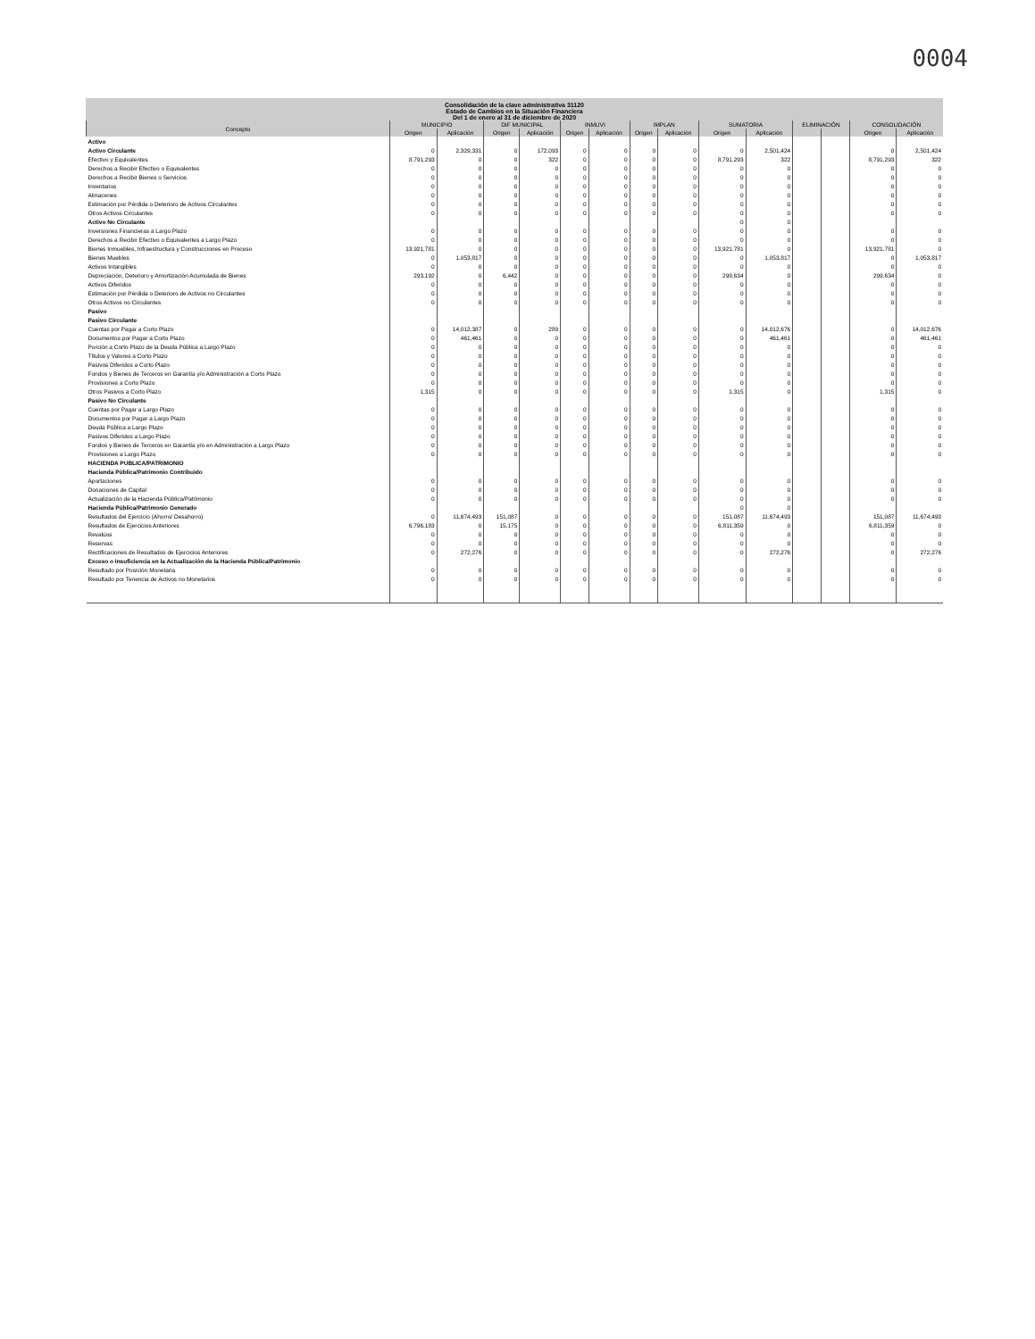0004
Consolidación de la clave administrativa 31120
Estado de Cambios en la Situación Financiera
Del 1 de enero al 31 de diciembre de 2020
| Concepto | MUNICIPIO | | DIF MUNICIPAL | | INMUVI | | IMPLAN | | SUMATORIA | | ELIMINACIÓN | | CONSOLIDACIÓN | |
| --- | --- | --- | --- | --- | --- | --- | --- | --- | --- | --- | --- | --- | --- | --- |
| | Origen | Aplicación | Origen | Aplicación | Origen | Aplicación | Origen | Aplicación | Origen | Aplicación | | | Origen | Aplicación |
| Activo | | | | | | | | | | | | | | |
| Activo Circulante | 0 | 2,329,331 | 0 | 172,093 | 0 | 0 | 0 | 0 | 0 | 2,501,424 | | | 0 | 2,501,424 |
| Efectivo y Equivalentes | 8,791,293 | 0 | 0 | 322 | 0 | 0 | 0 | 0 | 8,791,293 | 322 | | | 8,791,293 | 322 |
| Derechos a Recibir Efectivo o Equivalentes | 0 | 0 | 0 | 0 | 0 | 0 | 0 | 0 | 0 | 0 | | | 0 | 0 |
| Derechos a Recibir Bienes o Servicios | 0 | 0 | 0 | 0 | 0 | 0 | 0 | 0 | 0 | 0 | | | 0 | 0 |
| Inventarios | 0 | 0 | 0 | 0 | 0 | 0 | 0 | 0 | 0 | 0 | | | 0 | 0 |
| Almacenes | 0 | 0 | 0 | 0 | 0 | 0 | 0 | 0 | 0 | 0 | | | 0 | 0 |
| Estimación por Pérdida o Deterioro de Activos Circulantes | 0 | 0 | 0 | 0 | 0 | 0 | 0 | 0 | 0 | 0 | | | 0 | 0 |
| Otros Activos Circulantes | 0 | 0 | 0 | 0 | 0 | 0 | 0 | 0 | 0 | 0 | | | 0 | 0 |
| Activo No Circulante | | | | | | | | | 0 | 0 | | | | |
| Inversiones Financieras a Largo Plazo | 0 | 0 | 0 | 0 | 0 | 0 | 0 | 0 | 0 | 0 | | | 0 | 0 |
| Derechos a Recibir Efectivo o Equivalentes a Largo Plazo | 0 | 0 | 0 | 0 | 0 | 0 | 0 | 0 | 0 | 0 | | | 0 | 0 |
| Bienes Inmuebles, Infraestructura y Construcciones en Proceso | 13,921,781 | 0 | 0 | 0 | 0 | 0 | 0 | 0 | 13,921,781 | 0 | | | 13,921,781 | 0 |
| Bienes Muebles | 0 | 1,053,817 | 0 | 0 | 0 | 0 | 0 | 0 | 0 | 1,053,817 | | | 0 | 1,053,817 |
| Activos Intangibles | 0 | 0 | 0 | 0 | 0 | 0 | 0 | 0 | 0 | 0 | | | 0 | 0 |
| Depreciación, Deterioro y Amortización Acumulada de Bienes | 293,192 | 0 | 6,442 | 0 | 0 | 0 | 0 | 0 | 299,634 | 0 | | | 299,634 | 0 |
| Activos Diferidos | 0 | 0 | 0 | 0 | 0 | 0 | 0 | 0 | 0 | 0 | | | 0 | 0 |
| Estimación por Pérdida o Deterioro de Activos no Circulantes | 0 | 0 | 0 | 0 | 0 | 0 | 0 | 0 | 0 | 0 | | | 0 | 0 |
| Otros Activos no Circulantes | 0 | 0 | 0 | 0 | 0 | 0 | 0 | 0 | 0 | 0 | | | 0 | 0 |
| Pasivo | | | | | | | | | | | | | | |
| Pasivo Circulante | | | | | | | | | | | | | | |
| Cuentas por Pagar a Corto Plazo | 0 | 14,012,387 | 0 | 289 | 0 | 0 | 0 | 0 | 0 | 14,012,676 | | | 0 | 14,012,676 |
| Documentos por Pagar a Corto Plazo | 0 | 461,461 | 0 | 0 | 0 | 0 | 0 | 0 | 0 | 461,461 | | | 0 | 461,461 |
| Porción a Corto Plazo de la Deuda Pública a Largo Plazo | 0 | 0 | 0 | 0 | 0 | 0 | 0 | 0 | 0 | 0 | | | 0 | 0 |
| Títulos y Valores a Corto Plazo | 0 | 0 | 0 | 0 | 0 | 0 | 0 | 0 | 0 | 0 | | | 0 | 0 |
| Pasivos Diferidos a Corto Plazo | 0 | 0 | 0 | 0 | 0 | 0 | 0 | 0 | 0 | 0 | | | 0 | 0 |
| Fondos y Bienes de Terceros en Garantía y/o Administración a Corto Plazo | 0 | 0 | 0 | 0 | 0 | 0 | 0 | 0 | 0 | 0 | | | 0 | 0 |
| Provisiones a Corto Plazo | 0 | 0 | 0 | 0 | 0 | 0 | 0 | 0 | 0 | 0 | | | 0 | 0 |
| Otros Pasivos a Corto Plazo | 1,315 | 0 | 0 | 0 | 0 | 0 | 0 | 0 | 1,315 | 0 | | | 1,315 | 0 |
| Pasivo No Circulante | | | | | | | | | | | | | | |
| Cuentas por Pagar a Largo Plazo | 0 | 0 | 0 | 0 | 0 | 0 | 0 | 0 | 0 | 0 | | | 0 | 0 |
| Documentos por Pagar a Largo Plazo | 0 | 0 | 0 | 0 | 0 | 0 | 0 | 0 | 0 | 0 | | | 0 | 0 |
| Deuda Pública a Largo Plazo | 0 | 0 | 0 | 0 | 0 | 0 | 0 | 0 | 0 | 0 | | | 0 | 0 |
| Pasivos Diferidos a Largo Plazo | 0 | 0 | 0 | 0 | 0 | 0 | 0 | 0 | 0 | 0 | | | 0 | 0 |
| Fondos y Bienes de Terceros en Garantía y/o en Administración a Largo Plazo | 0 | 0 | 0 | 0 | 0 | 0 | 0 | 0 | 0 | 0 | | | 0 | 0 |
| Provisiones a Largo Plazo | 0 | 0 | 0 | 0 | 0 | 0 | 0 | 0 | 0 | 0 | | | 0 | 0 |
| HACIENDA PUBLICA/PATRIMONIO | | | | | | | | | | | | | | |
| Hacienda Pública/Patrimonio Contribuido | | | | | | | | | | | | | | |
| Aportaciones | 0 | 0 | 0 | 0 | 0 | 0 | 0 | 0 | 0 | 0 | | | 0 | 0 |
| Donaciones de Capital | 0 | 0 | 0 | 0 | 0 | 0 | 0 | 0 | 0 | 0 | | | 0 | 0 |
| Actualización de la Hacienda Pública/Patrimonio | 0 | 0 | 0 | 0 | 0 | 0 | 0 | 0 | 0 | 0 | | | 0 | 0 |
| Hacienda Pública/Patrimonio Generado | | | | | | | | | 0 | 0 | | | | |
| Resultados del Ejercicio (Ahorro/ Desahorro) | 0 | 11,674,493 | 151,087 | 0 | 0 | 0 | 0 | 0 | 151,087 | 11,674,493 | | | 151,087 | 11,674,493 |
| Resultados de Ejercicios Anteriores | 6,796,183 | 0 | 15,175 | 0 | 0 | 0 | 0 | 0 | 6,811,359 | 0 | | | 6,811,359 | 0 |
| Revalúos | 0 | 0 | 0 | 0 | 0 | 0 | 0 | 0 | 0 | 0 | | | 0 | 0 |
| Reservas | 0 | 0 | 0 | 0 | 0 | 0 | 0 | 0 | 0 | 0 | | | 0 | 0 |
| Rectificaciones de Resultados de Ejercicios Anteriores | 0 | 272,276 | 0 | 0 | 0 | 0 | 0 | 0 | 0 | 272,276 | | | 0 | 272,276 |
| Exceso o Insuficiencia en la Actualización de la Hacienda Pública/Patrimonio | | | | | | | | | | | | | | |
| Resultado por Posición Monetaria | 0 | 0 | 0 | 0 | 0 | 0 | 0 | 0 | 0 | 0 | | | 0 | 0 |
| Resultado por Tenencia de Activos no Monetarios | 0 | 0 | 0 | 0 | 0 | 0 | 0 | 0 | 0 | 0 | | | 0 | 0 |